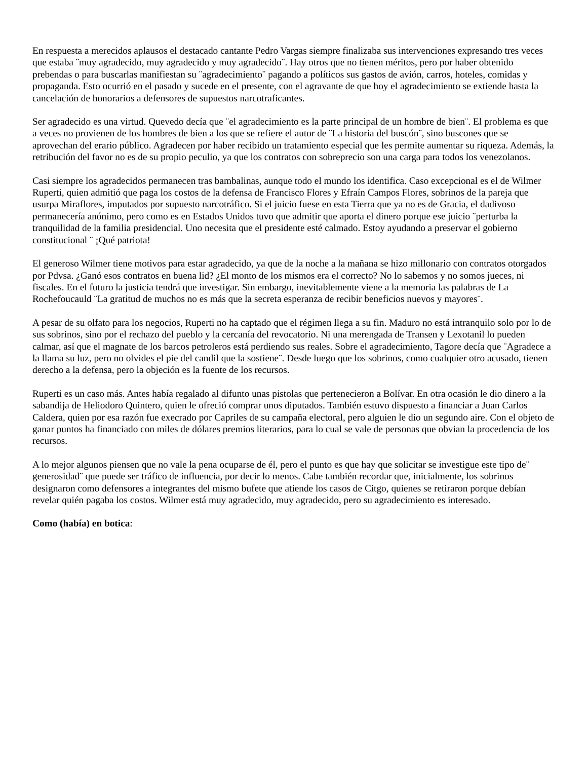En respuesta a merecidos aplausos el destacado cantante Pedro Vargas siempre finalizaba sus intervenciones expresando tres veces que estaba ¨muy agradecido, muy agradecido y muy agradecido¨. Hay otros que no tienen méritos, pero por haber obtenido prebendas o para buscarlas manifiestan su ¨agradecimiento¨ pagando a políticos sus gastos de avión, carros, hoteles, comidas y propaganda. Esto ocurrió en el pasado y sucede en el presente, con el agravante de que hoy el agradecimiento se extiende hasta la cancelación de honorarios a defensores de supuestos narcotraficantes.
Ser agradecido es una virtud. Quevedo decía que ¨el agradecimiento es la parte principal de un hombre de bien¨. El problema es que a veces no provienen de los hombres de bien a los que se refiere el autor de ¨La historia del buscón¨, sino buscones que se aprovechan del erario público. Agradecen por haber recibido un tratamiento especial que les permite aumentar su riqueza. Además, la retribución del favor no es de su propio peculio, ya que los contratos con sobreprecio son una carga para todos los venezolanos.
Casi siempre los agradecidos permanecen tras bambalinas, aunque todo el mundo los identifica. Caso excepcional es el de Wilmer Ruperti, quien admitió que paga los costos de la defensa de Francisco Flores y Efraín Campos Flores, sobrinos de la pareja que usurpa Miraflores, imputados por supuesto narcotráfico. Si el juicio fuese en esta Tierra que ya no es de Gracia, el dadivoso permanecería anónimo, pero como es en Estados Unidos tuvo que admitir que aporta el dinero porque ese juicio ¨perturba la tranquilidad de la familia presidencial. Uno necesita que el presidente esté calmado. Estoy ayudando a preservar el gobierno constitucional ¨ ¡Qué patriota!
El generoso Wilmer tiene motivos para estar agradecido, ya que de la noche a la mañana se hizo millonario con contratos otorgados por Pdvsa. ¿Ganó esos contratos en buena lid? ¿El monto de los mismos era el correcto? No lo sabemos y no somos jueces, ni fiscales. En el futuro la justicia tendrá que investigar. Sin embargo, inevitablemente viene a la memoria las palabras de La Rochefoucauld ¨La gratitud de muchos no es más que la secreta esperanza de recibir beneficios nuevos y mayores¨.
A pesar de su olfato para los negocios, Ruperti no ha captado que el régimen llega a su fin. Maduro no está intranquilo solo por lo de sus sobrinos, sino por el rechazo del pueblo y la cercanía del revocatorio. Ni una merengada de Transen y Lexotanil lo pueden calmar, así que el magnate de los barcos petroleros está perdiendo sus reales. Sobre el agradecimiento, Tagore decía que ¨Agradece a la llama su luz, pero no olvides el pie del candil que la sostiene¨. Desde luego que los sobrinos, como cualquier otro acusado, tienen derecho a la defensa, pero la objeción es la fuente de los recursos.
Ruperti es un caso más. Antes había regalado al difunto unas pistolas que pertenecieron a Bolívar. En otra ocasión le dio dinero a la sabandija de Heliodoro Quintero, quien le ofreció comprar unos diputados. También estuvo dispuesto a financiar a Juan Carlos Caldera, quien por esa razón fue execrado por Capriles de su campaña electoral, pero alguien le dio un segundo aire. Con el objeto de ganar puntos ha financiado con miles de dólares premios literarios, para lo cual se vale de personas que obvian la procedencia de los recursos.
A lo mejor algunos piensen que no vale la pena ocuparse de él, pero el punto es que hay que solicitar se investigue este tipo de¨ generosidad¨ que puede ser tráfico de influencia, por decir lo menos. Cabe también recordar que, inicialmente, los sobrinos designaron como defensores a integrantes del mismo bufete que atiende los casos de Citgo, quienes se retiraron porque debían revelar quién pagaba los costos. Wilmer está muy agradecido, muy agradecido, pero su agradecimiento es interesado.
Como (había) en botica: